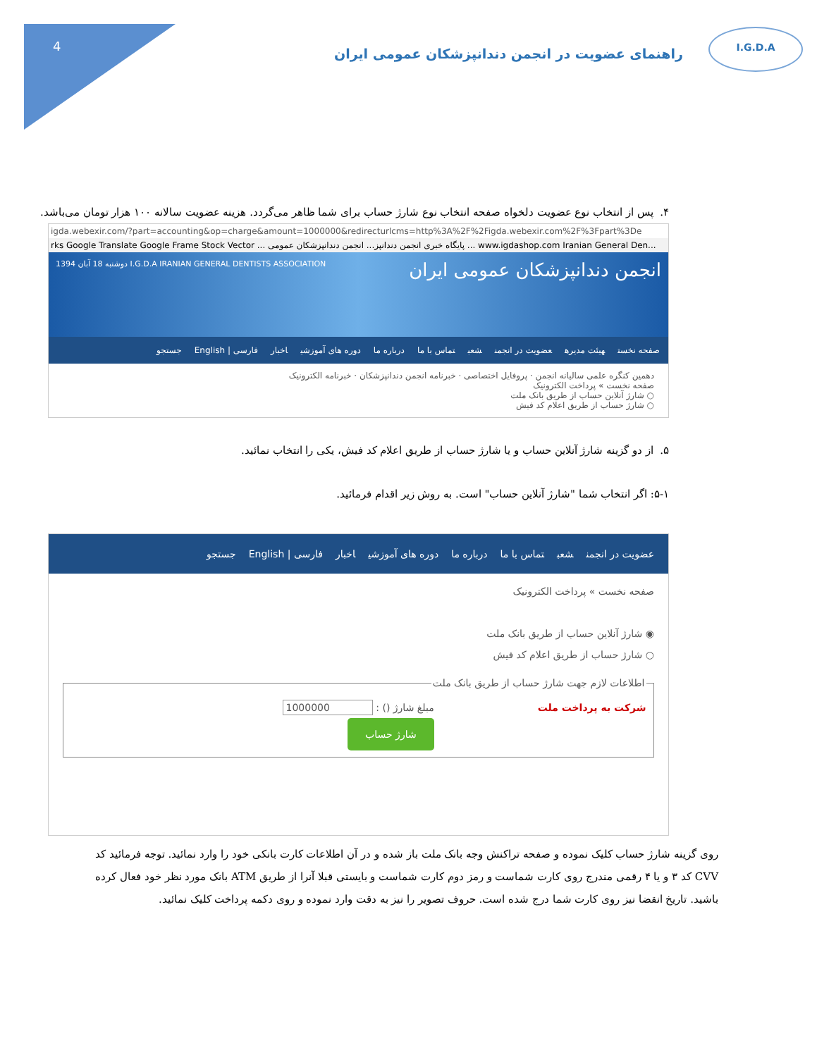4
I.G.D.A
راهنمای عضویت در انجمن دندانپزشکان عمومی ایران
۴. پس از انتخاب نوع عضویت دلخواه صفحه انتخاب نوع شارژ حساب برای شما ظاهر می‌گردد. هزینه عضویت سالانه ۱۰۰ هزار تومان می‌باشد.
igda.webexir.com/?part=accounting&op=charge&amount=1000000&redirecturlcms=http%3A%2F%2Figda.webexir.com%2F%3Fpart%3De
rks Google Translate Google Frame Stock Vector ... پایگاه خبری انجمن دندانپز... انجمن دندانپزشکان عمومی ... www.igdashop.com Iranian General Den...
انجمن دندانپزشکان عمومی ایران I.G.D.A IRANIAN GENERAL DENTISTS ASSOCIATION دوشنبه 18 آبان 1394
صفحه نخست هیئت مدیره عضویت در انجمن شعب تماس با ما درباره ما دوره های آموزشی اخبار فارسی | English جستجو
دهمین کنگره علمی سالیانه انجمن · پروفایل اختصاصی · خبرنامه انجمن دندانپزشکان · خبرنامه الکترونیک
صفحه نخست » پرداخت الکترونیک
○ شارژ آنلاین حساب از طریق بانک ملت
○ شارژ حساب از طریق اعلام کد فیش
۵. از دو گزینه شارژ آنلاین حساب و یا شارژ حساب از طریق اعلام کد فیش، یکی را انتخاب نمائید.
۵-۱: اگر انتخاب شما "شارژ آنلاین حساب" است. به روش زیر اقدام فرمائید.
عضویت در انجمن شعب تماس با ما درباره ما دوره های آموزشی اخبار فارسی | English جستجو
صفحه نخست » پرداخت الکترونیک
◉ شارژ آنلاین حساب از طریق بانک ملت
○ شارژ حساب از طریق اعلام کد فیش اطلاعات لازم جهت شارژ حساب از طریق بانک ملت
شرکت به پرداخت ملت مبلغ شارژ () : 1000000
شارژ حساب
روی گزینه شارژ حساب کلیک نموده و صفحه تراکنش وجه بانک ملت باز شده و در آن اطلاعات کارت بانکی خود را وارد نمائید. توجه فرمائید کد CVV کد ۳ و یا ۴ رقمی مندرج روی کارت شماست و رمز دوم کارت شماست و بایستی قبلا آنرا از طریق ATM بانک مورد نظر خود فعال کرده باشید. تاریخ انقضا نیز روی کارت شما درج شده است. حروف تصویر را نیز به دقت وارد نموده و روی دکمه پرداخت کلیک نمائید.